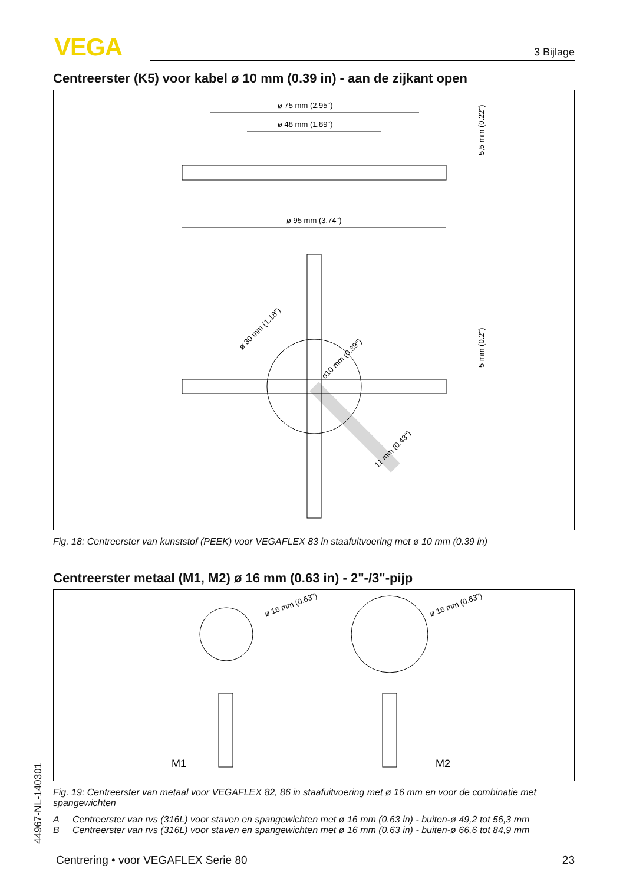VEGA 3 Bijlage
Centreerster (K5) voor kabel ø 10 mm (0.39 in) - aan de zijkant open
ø 75 mm (2.95")
ø 48 mm (1.89")
ø 95 mm (3.74")
5,5 mm (0.22")
5 mm (0.2")
ø 30 mm (1.18")
ø10 mm (0.39")
11 mm (0.43")
Fig. 18: Centreerster van kunststof (PEEK) voor VEGAFLEX 83 in staafuitvoering met ø 10 mm (0.39 in)
Centreerster metaal (M1, M2) ø 16 mm (0.63 in) - 2"-/3"-pijp
ø 16 mm (0.63")
ø 16 mm (0.63")
M1
M2
Fig. 19: Centreerster van metaal voor VEGAFLEX 82, 86 in staafuitvoering met ø 16 mm en voor de combinatie met spangewichten
A Centreerster van rvs (316L) voor staven en spangewichten met ø 16 mm (0.63 in) - buiten-ø 49,2 tot 56,3 mm
B Centreerster van rvs (316L) voor staven en spangewichten met ø 16 mm (0.63 in) - buiten-ø 66,6 tot 84,9 mm
44967-NL-140301 Centrering • voor VEGAFLEX Serie 80 23